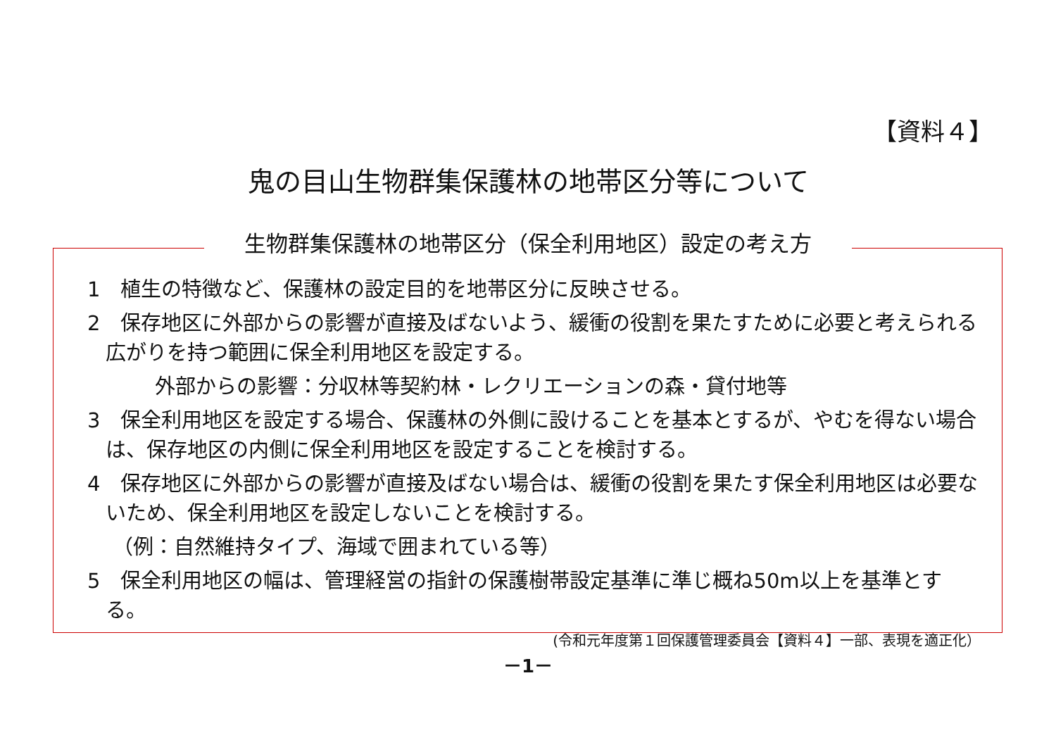【資料４】
鬼の目山生物群集保護林の地帯区分等について
生物群集保護林の地帯区分（保全利用地区）設定の考え方
1　植生の特徴など、保護林の設定目的を地帯区分に反映させる。
2　保存地区に外部からの影響が直接及ばないよう、緩衝の役割を果たすために必要と考えられる広がりを持つ範囲に保全利用地区を設定する。
外部からの影響：分収林等契約林・レクリエーションの森・貸付地等
3　保全利用地区を設定する場合、保護林の外側に設けることを基本とするが、やむを得ない場合は、保存地区の内側に保全利用地区を設定することを検討する。
4　保存地区に外部からの影響が直接及ばない場合は、緩衝の役割を果たす保全利用地区は必要ないため、保全利用地区を設定しないことを検討する。
（例：自然維持タイプ、海域で囲まれている等）
5　保全利用地区の幅は、管理経営の指針の保護樹帯設定基準に準じ概ね50m以上を基準とする。
(令和元年度第１回保護管理委員会【資料４】一部、表現を適正化）
－1－